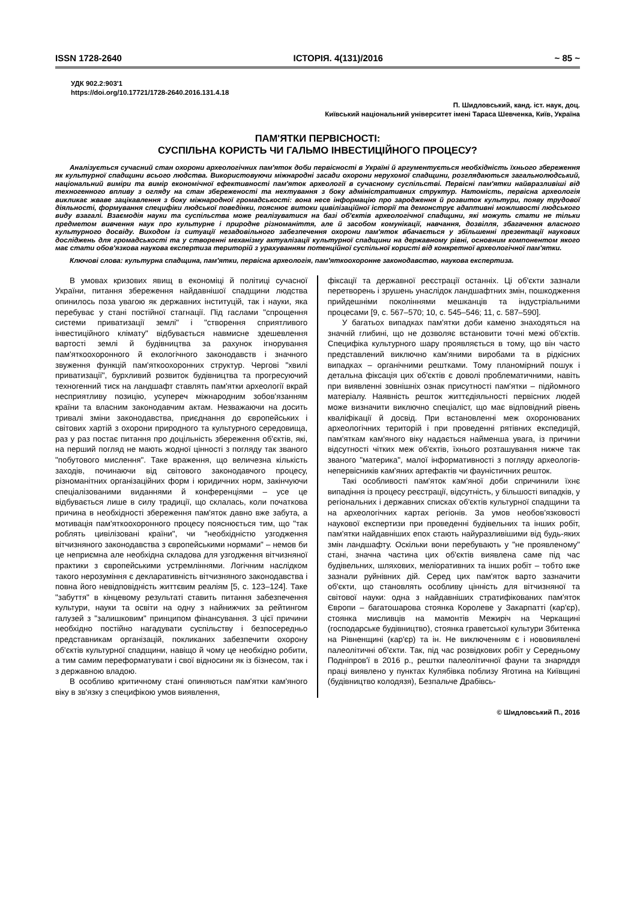ISSN 1728-2640 ІСТОРІЯ. 4(131)/2016 ~ 85 ~
УДК 902.2:903'1
https://doi.org/10.17721/1728-2640.2016.131.4.18
П. Шидловський, канд. іст. наук, доц.
Київський національний університет імені Тараса Шевченка, Київ, Україна
ПАМ'ЯТКИ ПЕРВІСНОСТІ:
СУСПІЛЬНА КОРИСТЬ ЧИ ГАЛЬМО ІНВЕСТИЦІЙНОГО ПРОЦЕСУ?
Аналізується сучасний стан охорони археологічних пам'яток доби первісності в Україні й аргументується необхідність їхнього збереження як культурної спадщини всього людства. Використовуючи міжнародні засади охорони нерухомої спадщини, розглядаються загальнолюдський, національний виміри та вимір економічної ефективності пам'яток археології в сучасному суспільстві. Первісні пам'ятки найвразливіші від техногенного впливу з огляду на стан збереженості та нехтування з боку адміністративних структур. Натомість, первісна археологія викликає жваве зацікавлення з боку міжнародної громадськості: вона несе інформацію про зародження й розвиток культури, появу трудової діяльності, формування специфіки людської поведінки, пояснює витоки цивілізаційної історії та демонструє адаптивні можливості людського виду взагалі. Взаємодія науки та суспільства може реалізуватися на базі об'єктів археологічної спадщини, які можуть стати не тільки предметом вивчення наук про культурне і природне різноманіття, але й засобом комунікації, навчання, дозвілля, збагачення власного культурного досвіду. Виходом із ситуації незадовільного забезпечення охорони пам'яток вбачається у збільшенні презентації наукових досліджень для громадськості та у створенні механізму актуалізації культурної спадщини на державному рівні, основним компонентом якого має стати обов'язкова наукова експертиза територій з урахуванням потенційної суспільної користі від конкретної археологічної пам'ятки.
Ключові слова: культурна спадщина, пам'ятки, первісна археологія, пам'яткоохоронне законодавство, наукова експертиза.
В умовах кризових явищ в економіці й політиці сучасної України, питання збереження найдавнішої спадщини людства опинилось поза увагою як державних інституцій, так і науки, яка перебуває у стані постійної стагнації. Під гаслами "спрощення системи приватизації землі" і "створення сприятливого інвестиційного клімату" відбувається навмисне здешевлення вартості землі й будівництва за рахунок ігнорування пам'яткоохоронного й екологічного законодавств і значного звуження функцій пам'яткоохоронних структур. Чергові "хвилі приватизації", бурхливий розвиток будівництва та прогресуючий техногенний тиск на ландшафт ставлять пам'ятки археології вкрай несприятливу позицію, усупереч міжнародним зобов'язанням країни та власним законодавчим актам. Незважаючи на досить тривалі зміни законодавства, приєднання до європейських і світових хартій з охорони природного та культурного середовища, раз у раз постає питання про доцільність збереження об'єктів, які, на перший погляд не мають жодної цінності з погляду так званого "побутового мислення". Таке враження, що величезна кількість заходів, починаючи від світового законодавчого процесу, різноманітних організаційних форм і юридичних норм, закінчуючи спеціалізованими виданнями й конференціями – усе це відбувається лише в силу традиції, що склалась, коли початкова причина в необхідності збереження пам'яток давно вже забута, а мотивація пам'яткоохоронного процесу пояснюється тим, що "так роблять цивілізовані країни", чи "необхідністю узгодження вітчизняного законодавства з європейськими нормами" – немов би це неприємна але необхідна складова для узгодження вітчизняної практики з європейськими устремліннями. Логічним наслідком такого нерозуміння є декларативність вітчизняного законодавства і повна його невідповідність життєвим реаліям [5, с. 123–124]. Таке "забуття" в кінцевому результаті ставить питання забезпечення культури, науки та освіти на одну з найнижчих за рейтингом галузей з "залишковим" принципом фінансування. З цієї причини необхідно постійно нагадувати суспільству і безпосередньо представникам організацій, покликаних забезпечити охорону об'єктів культурної спадщини, навіщо й чому це необхідно робити, а тим самим переформатувати і свої відносини як із бізнесом, так і з державною владою.
В особливо критичному стані опиняються пам'ятки кам'яного віку в зв'язку з специфікою умов виявлення,
фіксації та державної реєстрації останніх. Ці об'єкти зазнали перетворень і зрушень унаслідок ландшафтних змін, пошкодження прийдешніми поколіннями мешканців та індустріальними процесами [9, с. 567–570; 10, с. 545–546; 11, с. 587–590].
У багатьох випадках пам'ятки доби каменю знаходяться на значній глибині, що не дозволяє встановити точні межі об'єктів. Специфіка культурного шару проявляється в тому, що він часто представлений виключно кам'яними виробами та в рідкісних випадках – органічними рештками. Тому планомірний пошук і детальна фіксація цих об'єктів є доволі проблематичними, навіть при виявленні зовнішніх ознак присутності пам'ятки – підйомного матеріалу. Наявність решток життєдіяльності первісних людей може визначити виключно спеціаліст, що має відповідний рівень кваліфікації й досвід. При встановленні меж охоронюваних археологічних територій і при проведенні рятівних експедицій, пам'яткам кам'яного віку надається найменша увага, із причини відсутності чітких меж об'єктів, їхнього розташування нижче так званого "материка", малої інформативності з погляду археологів-непервісників кам'яних артефактів чи фауністичних решток.
Такі особливості пам'яток кам'яної доби спричинили їхнє випадіння із процесу реєстрації, відсутність, у більшості випадків, у регіональних і державних списках об'єктів культурної спадщини та на археологічних картах регіонів. За умов необов'язковості наукової експертизи при проведенні будівельних та інших робіт, пам'ятки найдавніших епох стають найуразливішими від будь-яких змін ландшафту. Оскільки вони перебувають у "не проявленому" стані, значна частина цих об'єктів виявлена саме під час будівельних, шляхових, меліоративних та інших робіт – тобто вже зазнали руйнівних дій. Серед цих пам'яток варто зазначити об'єкти, що становлять особливу цінність для вітчизняної та світової науки: одна з найдавніших стратифікованих пам'яток Європи – багатошарова стоянка Королеве у Закарпатті (кар'єр), стоянка мисливців на мамонтів Межиріч на Черкащині (господарське будівництво), стоянка граветської культури Збитенка на Рівненщині (кар'єр) та ін. Не виключенням є і нововиявлені палеолітичні об'єкти. Так, під час розвідкових робіт у Середньому Подніпров'ї в 2016 р., рештки палеолітичної фауни та знаряддя праці виявлено у пунктах Кулябівка поблизу Яготина на Київщині (будівництво колодязя), Безпальче Драбівсь-
© Шидловський П., 2016